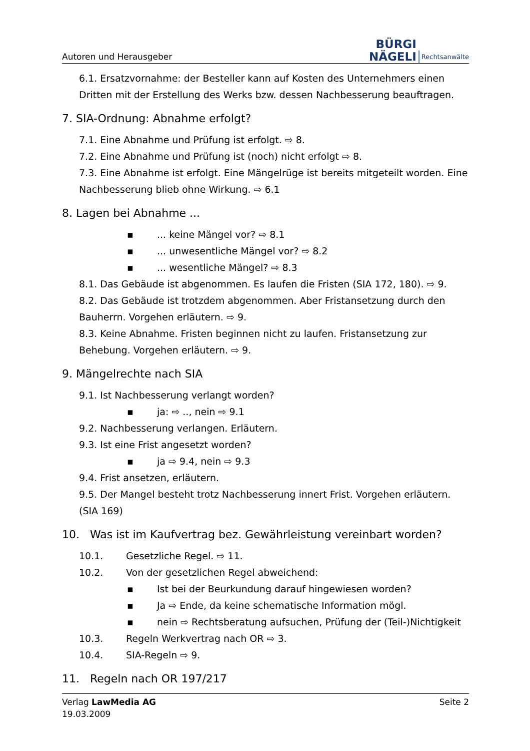Autoren und Herausgeber
BÜRGI
NÄGELI
Rechtsanwälte
6.1. Ersatzvornahme: der Besteller kann auf Kosten des Unternehmers einen Dritten mit der Erstellung des Werks bzw. dessen Nachbesserung beauftragen.
7. SIA-Ordnung: Abnahme erfolgt?
7.1. Eine Abnahme und Prüfung ist erfolgt. ⇨ 8.
7.2. Eine Abnahme und Prüfung ist (noch) nicht erfolgt ⇨ 8.
7.3. Eine Abnahme ist erfolgt. Eine Mängelrüge ist bereits mitgeteilt worden. Eine Nachbesserung blieb ohne Wirkung. ⇨ 6.1
8. Lagen bei Abnahme ...
▪... keine Mängel vor? ⇨ 8.1
▪... unwesentliche Mängel vor? ⇨ 8.2
▪... wesentliche Mängel? ⇨ 8.3
8.1. Das Gebäude ist abgenommen. Es laufen die Fristen (SIA 172, 180). ⇨ 9.
8.2. Das Gebäude ist trotzdem abgenommen. Aber Fristansetzung durch den Bauherrn. Vorgehen erläutern. ⇨ 9.
8.3. Keine Abnahme. Fristen beginnen nicht zu laufen. Fristansetzung zur Behebung. Vorgehen erläutern. ⇨ 9.
9. Mängelrechte nach SIA
9.1. Ist Nachbesserung verlangt worden?
▪ ja: ⇨ .., nein ⇨ 9.1
9.2. Nachbesserung verlangen. Erläutern.
9.3. Ist eine Frist angesetzt worden?
▪ ja ⇨ 9.4, nein ⇨ 9.3
9.4. Frist ansetzen, erläutern.
9.5. Der Mangel besteht trotz Nachbesserung innert Frist. Vorgehen erläutern. (SIA 169)
10. Was ist im Kaufvertrag bez. Gewährleistung vereinbart worden?
10.1. Gesetzliche Regel. ⇨ 11.
10.2. Von der gesetzlichen Regel abweichend:
▪ Ist bei der Beurkundung darauf hingewiesen worden?
▪ Ja ⇨ Ende, da keine schematische Information mögl.
▪ nein ⇨ Rechtsberatung aufsuchen, Prüfung der (Teil-)Nichtigkeit
10.3. Regeln Werkvertrag nach OR ⇨ 3.
10.4. SIA-Regeln ⇨ 9.
11. Regeln nach OR 197/217
Verlag LawMedia AG
19.03.2009
Seite 2